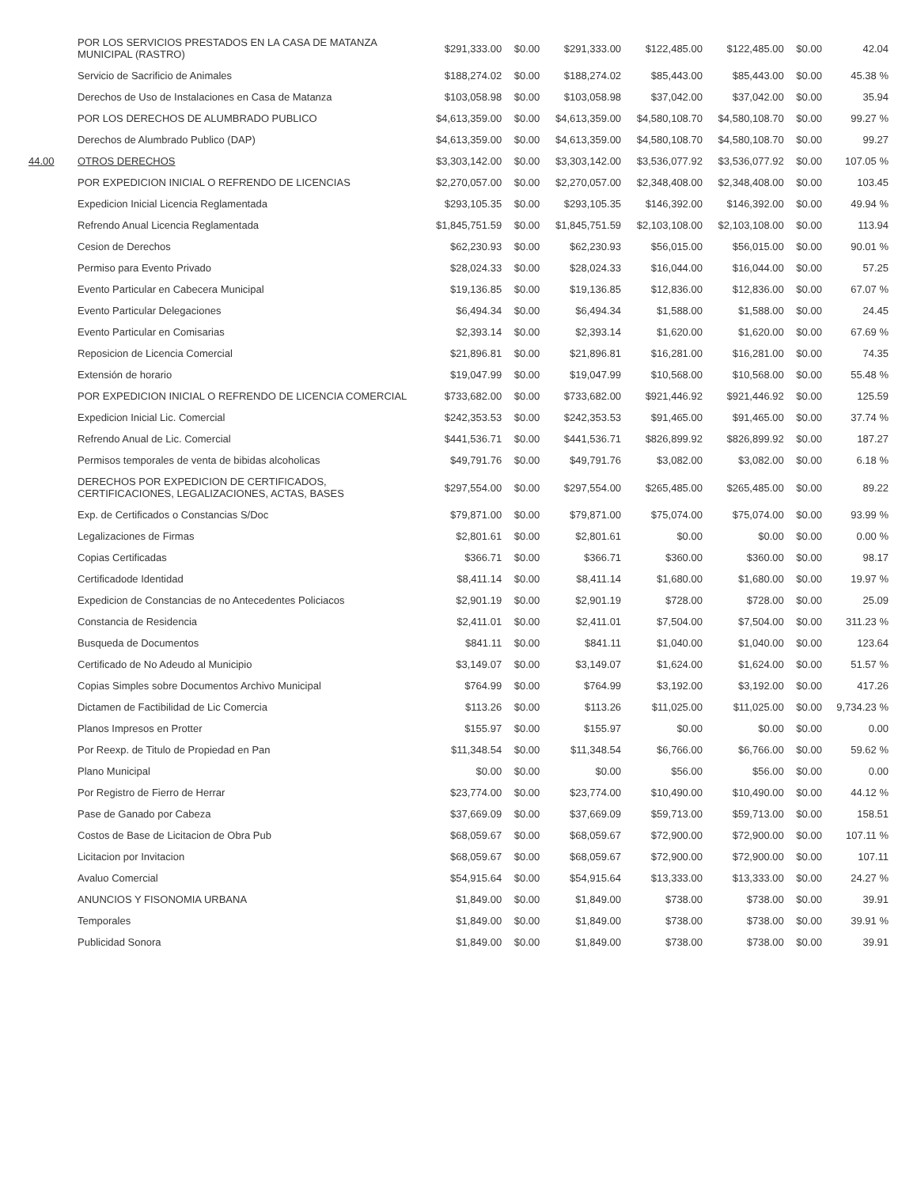| | POR LOS SERVICIOS PRESTADOS EN LA CASA DE MATANZA MUNICIPAL (RASTRO) | $291,333.00 | $0.00 | $291,333.00 | $122,485.00 | $122,485.00 | $0.00 | 42.04 |
| | Servicio de Sacrificio de Animales | $188,274.02 | $0.00 | $188,274.02 | $85,443.00 | $85,443.00 | $0.00 | 45.38 % |
| | Derechos de Uso de Instalaciones en Casa de Matanza | $103,058.98 | $0.00 | $103,058.98 | $37,042.00 | $37,042.00 | $0.00 | 35.94 |
| | POR LOS DERECHOS DE ALUMBRADO PUBLICO | $4,613,359.00 | $0.00 | $4,613,359.00 | $4,580,108.70 | $4,580,108.70 | $0.00 | 99.27 % |
| | Derechos de Alumbrado Publico (DAP) | $4,613,359.00 | $0.00 | $4,613,359.00 | $4,580,108.70 | $4,580,108.70 | $0.00 | 99.27 |
| 44.00 | OTROS DERECHOS | $3,303,142.00 | $0.00 | $3,303,142.00 | $3,536,077.92 | $3,536,077.92 | $0.00 | 107.05 % |
| | POR EXPEDICION INICIAL O REFRENDO DE LICENCIAS | $2,270,057.00 | $0.00 | $2,270,057.00 | $2,348,408.00 | $2,348,408.00 | $0.00 | 103.45 |
| | Expedicion Inicial Licencia Reglamentada | $293,105.35 | $0.00 | $293,105.35 | $146,392.00 | $146,392.00 | $0.00 | 49.94 % |
| | Refrendo Anual Licencia Reglamentada | $1,845,751.59 | $0.00 | $1,845,751.59 | $2,103,108.00 | $2,103,108.00 | $0.00 | 113.94 |
| | Cesion de Derechos | $62,230.93 | $0.00 | $62,230.93 | $56,015.00 | $56,015.00 | $0.00 | 90.01 % |
| | Permiso para Evento Privado | $28,024.33 | $0.00 | $28,024.33 | $16,044.00 | $16,044.00 | $0.00 | 57.25 |
| | Evento Particular en Cabecera Municipal | $19,136.85 | $0.00 | $19,136.85 | $12,836.00 | $12,836.00 | $0.00 | 67.07 % |
| | Evento Particular Delegaciones | $6,494.34 | $0.00 | $6,494.34 | $1,588.00 | $1,588.00 | $0.00 | 24.45 |
| | Evento Particular en Comisarias | $2,393.14 | $0.00 | $2,393.14 | $1,620.00 | $1,620.00 | $0.00 | 67.69 % |
| | Reposicion de Licencia Comercial | $21,896.81 | $0.00 | $21,896.81 | $16,281.00 | $16,281.00 | $0.00 | 74.35 |
| | Extensión de horario | $19,047.99 | $0.00 | $19,047.99 | $10,568.00 | $10,568.00 | $0.00 | 55.48 % |
| | POR EXPEDICION INICIAL O REFRENDO DE LICENCIA COMERCIAL | $733,682.00 | $0.00 | $733,682.00 | $921,446.92 | $921,446.92 | $0.00 | 125.59 |
| | Expedicion Inicial Lic. Comercial | $242,353.53 | $0.00 | $242,353.53 | $91,465.00 | $91,465.00 | $0.00 | 37.74 % |
| | Refrendo Anual de Lic. Comercial | $441,536.71 | $0.00 | $441,536.71 | $826,899.92 | $826,899.92 | $0.00 | 187.27 |
| | Permisos temporales de venta de bibidas alcoholicas | $49,791.76 | $0.00 | $49,791.76 | $3,082.00 | $3,082.00 | $0.00 | 6.18 % |
| | DERECHOS POR EXPEDICION DE CERTIFICADOS, CERTIFICACIONES, LEGALIZACIONES, ACTAS, BASES | $297,554.00 | $0.00 | $297,554.00 | $265,485.00 | $265,485.00 | $0.00 | 89.22 |
| | Exp. de Certificados o Constancias S/Doc | $79,871.00 | $0.00 | $79,871.00 | $75,074.00 | $75,074.00 | $0.00 | 93.99 % |
| | Legalizaciones de Firmas | $2,801.61 | $0.00 | $2,801.61 | $0.00 | $0.00 | $0.00 | 0.00 % |
| | Copias Certificadas | $366.71 | $0.00 | $366.71 | $360.00 | $360.00 | $0.00 | 98.17 |
| | Certificadode Identidad | $8,411.14 | $0.00 | $8,411.14 | $1,680.00 | $1,680.00 | $0.00 | 19.97 % |
| | Expedicion de Constancias de no Antecedentes Policiacos | $2,901.19 | $0.00 | $2,901.19 | $728.00 | $728.00 | $0.00 | 25.09 |
| | Constancia de Residencia | $2,411.01 | $0.00 | $2,411.01 | $7,504.00 | $7,504.00 | $0.00 | 311.23 % |
| | Busqueda de Documentos | $841.11 | $0.00 | $841.11 | $1,040.00 | $1,040.00 | $0.00 | 123.64 |
| | Certificado de No Adeudo al Municipio | $3,149.07 | $0.00 | $3,149.07 | $1,624.00 | $1,624.00 | $0.00 | 51.57 % |
| | Copias Simples sobre Documentos Archivo Municipal | $764.99 | $0.00 | $764.99 | $3,192.00 | $3,192.00 | $0.00 | 417.26 |
| | Dictamen de Factibilidad de Lic Comercia | $113.26 | $0.00 | $113.26 | $11,025.00 | $11,025.00 | $0.00 | 9,734.23 % |
| | Planos Impresos en Protter | $155.97 | $0.00 | $155.97 | $0.00 | $0.00 | $0.00 | 0.00 |
| | Por Reexp. de Titulo de Propiedad en Pan | $11,348.54 | $0.00 | $11,348.54 | $6,766.00 | $6,766.00 | $0.00 | 59.62 % |
| | Plano Municipal | $0.00 | $0.00 | $0.00 | $56.00 | $56.00 | $0.00 | 0.00 |
| | Por Registro de Fierro de Herrar | $23,774.00 | $0.00 | $23,774.00 | $10,490.00 | $10,490.00 | $0.00 | 44.12 % |
| | Pase de Ganado por Cabeza | $37,669.09 | $0.00 | $37,669.09 | $59,713.00 | $59,713.00 | $0.00 | 158.51 |
| | Costos de Base de Licitacion de Obra Pub | $68,059.67 | $0.00 | $68,059.67 | $72,900.00 | $72,900.00 | $0.00 | 107.11 % |
| | Licitacion por Invitacion | $68,059.67 | $0.00 | $68,059.67 | $72,900.00 | $72,900.00 | $0.00 | 107.11 |
| | Avaluo Comercial | $54,915.64 | $0.00 | $54,915.64 | $13,333.00 | $13,333.00 | $0.00 | 24.27 % |
| | ANUNCIOS Y FISONOMIA URBANA | $1,849.00 | $0.00 | $1,849.00 | $738.00 | $738.00 | $0.00 | 39.91 |
| | Temporales | $1,849.00 | $0.00 | $1,849.00 | $738.00 | $738.00 | $0.00 | 39.91 % |
| | Publicidad Sonora | $1,849.00 | $0.00 | $1,849.00 | $738.00 | $738.00 | $0.00 | 39.91 |